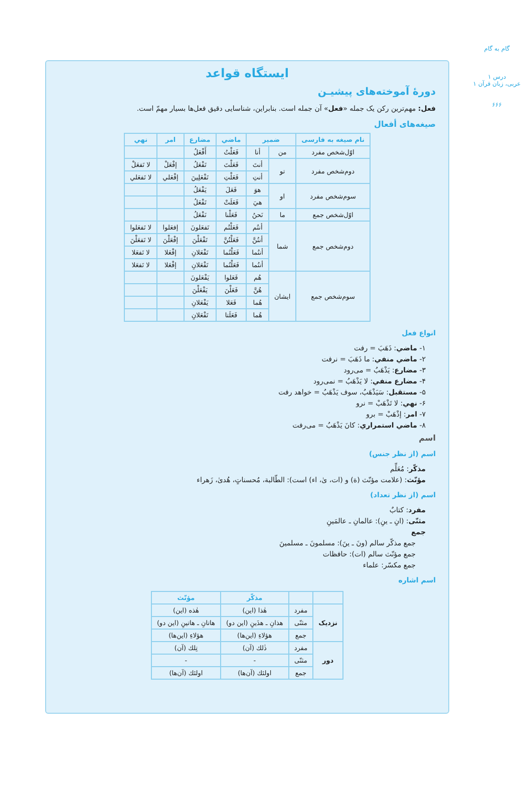گام به گام
درس ۱
عربی، زبان قرآن ۱
۶۶۶
ایستگاه قواعد
دورهٔ آموخته‌های پیشیـن
فعل: مهم‌ترین رکن یک جمله «فعل» آن جمله است. بنابراین، شناسایی دقیق فعل‌ها بسیار مهمّ است.
صیغه‌های أفعال
| نام صیغه به فارسی | ضمیر | | ماضي | مضارع | امر | نهي |
| --- | --- | --- | --- | --- | --- | --- |
| اوّل‌شخص مفرد | من | أنا | فَعَلْتُ | أَفْعَلُ | | |
| دوم‌شخص مفرد | تو | أنتَ | فَعَلْتَ | تَفْعَلُ | إفْعَلْ | لا تَفعَلْ |
| | | أنتِ | فَعَلْتِ | تَفْعَلِينَ | إفْعَلي | لا تَفعَلي |
| سوم‌شخص مفرد | او | هوَ | فَعَلَ | يَفْعَلُ | | |
| | | هيَ | فَعَلَتْ | تَفْعَلُ | | |
| اوّل‌شخص جمع | ما | نَحنُ | فَعَلْنا | نَفْعَلُ | | |
| دوم‌شخص جمع | شما | أنتُم | فَعَلْتُم | تَفعَلونَ | إفعَلوا | لا تَفعَلوا |
| | | أنتُنَّ | فَعَلْتُنَّ | تَفْعَلْنَ | إفْعَلْنَ | لا تَفعَلْنَ |
| | | أنتُما | فَعَلْتُما | تَفْعَلانِ | إفْعَلا | لا تَفعَلا |
| | | أنتُما | فَعَلْتُما | تَفْعَلانِ | إفْعَلا | لا تَفعَلا |
| سوم‌شخص جمع | ایشان | هُم | فَعَلوا | يَفْعَلونَ | | |
| | | هُنَّ | فَعَلْنَ | يَفْعَلْنَ | | |
| | | هُما | فَعَلا | يَفْعَلانِ | | |
| | | هُما | فَعَلَتا | تَفْعَلانِ | | |
انواع فعل
۱- ماضي: ذَهَبَ = رفت
۲- ماضي منفي: ما ذَهَبَ = نرفت
۳- مضارع: يَذْهَبُ = می‌رود
۴- مضارع منفي: لا يَذْهَبُ = نمی‌رود
۵- مستقبل: سَيَذْهَبُ، سوف يَذْهَبُ = خواهد رفت
۶- نهي: لا تَذْهَبْ = نرو
۷- امر: إذْهَبْ = برو
۸- ماضي استمراري: كانَ يَذْهَبُ = می‌رفت
اسم
اسم (از نظر جنس)
مذکّر: مُعَلِّم
مؤنّث: (علامت مؤنّث (ة) و (ات، ىٰ، اء) است): الطّالبة، مُحسناتٍ، هُدىٰ، زَهراء
اسم (از نظر تعداد)
مفرد: كتابٌ
مثنّى: (انِ ـ ينِ): عالمانِ ـ عالمَينِ
جمع
جمع مذکّر سالم (ونَ ـ ينَ): مسلمونَ ـ مسلمينَ
جمع مؤنّث سالم (ات): حافظات
جمع مکسّر: علماء
اسم اشاره
| | | مذکّر | مؤنّث |
| --- | --- | --- | --- |
| نزدیک | مفرد | هٰذا (این) | هٰذه (این) |
| | مثنّى | هذانِ ـ هذَينِ (این دو) | هاتانِ ـ هاتينِ (این دو) |
| | جمع | هؤلاءِ (این‌ها) | هؤلاءِ (این‌ها) |
| دور | مفرد | ذٰلك (آن) | تِلك (آن) |
| | مثنّى | - | - |
| | جمع | اولئك (آن‌ها) | اولئك (آن‌ها) |